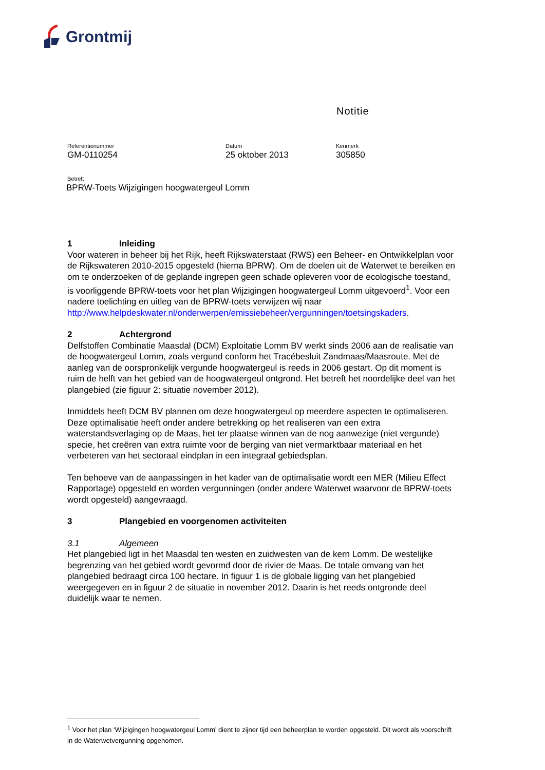Grontmij
Notitie
Referentienummer
GM-0110254
Datum
25 oktober 2013
Kenmerk
305850
Betreft
BPRW-Toets Wijzigingen hoogwatergeul Lomm
1 Inleiding
Voor wateren in beheer bij het Rijk, heeft Rijkswaterstaat (RWS) een Beheer- en Ontwikkelplan voor de Rijkswateren 2010-2015 opgesteld (hierna BPRW). Om de doelen uit de Waterwet te bereiken en om te onderzoeken of de geplande ingrepen geen schade opleveren voor de ecologische toestand, is voorliggende BPRW-toets voor het plan Wijzigingen hoogwatergeul Lomm uitgevoerd<sup>1</sup>. Voor een nadere toelichting en uitleg van de BPRW-toets verwijzen wij naar http://www.helpdeskwater.nl/onderwerpen/emissiebeheer/vergunningen/toetsingskaders.
2 Achtergrond
Delfstoffen Combinatie Maasdal (DCM) Exploitatie Lomm BV werkt sinds 2006 aan de realisatie van de hoogwatergeul Lomm, zoals vergund conform het Tracébesluit Zandmaas/Maasroute. Met de aanleg van de oorspronkelijk vergunde hoogwatergeul is reeds in 2006 gestart. Op dit moment is ruim de helft van het gebied van de hoogwatergeul ontgrond. Het betreft het noordelijke deel van het plangebied (zie figuur 2: situatie november 2012).
Inmiddels heeft DCM BV plannen om deze hoogwatergeul op meerdere aspecten te optimaliseren. Deze optimalisatie heeft onder andere betrekking op het realiseren van een extra waterstandsverlaging op de Maas, het ter plaatse winnen van de nog aanwezige (niet vergunde) specie, het creëren van extra ruimte voor de berging van niet vermarktbaar materiaal en het verbeteren van het sectoraal eindplan in een integraal gebiedsplan.
Ten behoeve van de aanpassingen in het kader van de optimalisatie wordt een MER (Milieu Effect Rapportage) opgesteld en worden vergunningen (onder andere Waterwet waarvoor de BPRW-toets wordt opgesteld) aangevraagd.
3 Plangebied en voorgenomen activiteiten
3.1 Algemeen
Het plangebied ligt in het Maasdal ten westen en zuidwesten van de kern Lomm. De westelijke begrenzing van het gebied wordt gevormd door de rivier de Maas. De totale omvang van het plangebied bedraagt circa 100 hectare. In figuur 1 is de globale ligging van het plangebied weergegeven en in figuur 2 de situatie in november 2012. Daarin is het reeds ontgronde deel duidelijk waar te nemen.
<sup>1</sup> Voor het plan ‘Wijzigingen hoogwatergeul Lomm’ dient te zijner tijd een beheerplan te worden opgesteld. Dit wordt als voorschrift in de Waterwetvergunning opgenomen.